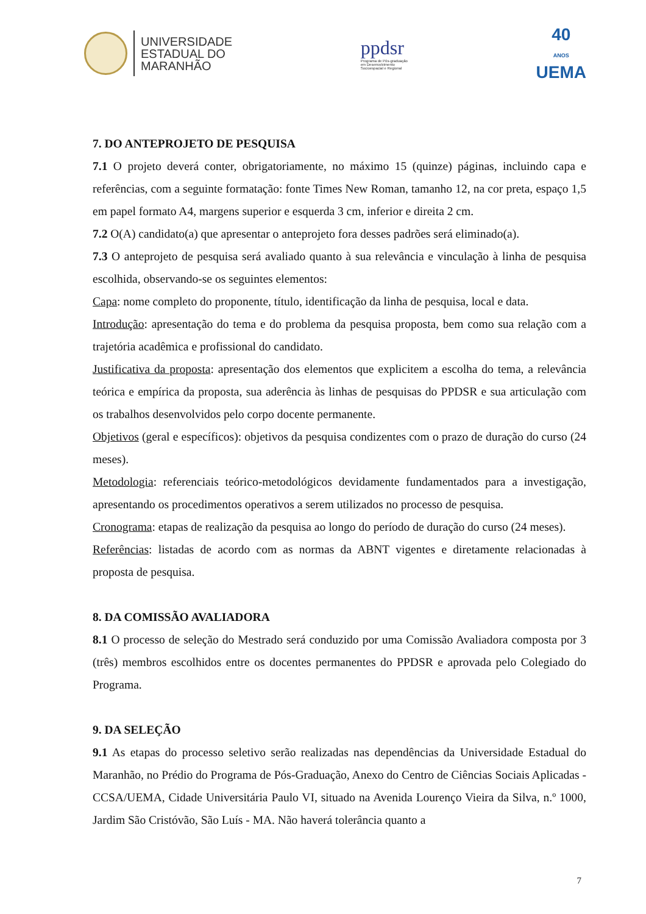UNIVERSIDADE
ESTADUAL DO
MARANHÃO
ppdsr
Programa de Pós-graduação
em Desenvolvimento
Socioespacial e Regional
40
ANOS
UEMA
7. DO ANTEPROJETO DE PESQUISA
7.1 O projeto deverá conter, obrigatoriamente, no máximo 15 (quinze) páginas, incluindo capa e referências, com a seguinte formatação: fonte Times New Roman, tamanho 12, na cor preta, espaço 1,5 em papel formato A4, margens superior e esquerda 3 cm, inferior e direita 2 cm.
7.2 O(A) candidato(a) que apresentar o anteprojeto fora desses padrões será eliminado(a).
7.3 O anteprojeto de pesquisa será avaliado quanto à sua relevância e vinculação à linha de pesquisa escolhida, observando-se os seguintes elementos:
Capa: nome completo do proponente, título, identificação da linha de pesquisa, local e data.
Introdução: apresentação do tema e do problema da pesquisa proposta, bem como sua relação com a trajetória acadêmica e profissional do candidato.
Justificativa da proposta: apresentação dos elementos que explicitem a escolha do tema, a relevância teórica e empírica da proposta, sua aderência às linhas de pesquisas do PPDSR e sua articulação com os trabalhos desenvolvidos pelo corpo docente permanente.
Objetivos (geral e específicos): objetivos da pesquisa condizentes com o prazo de duração do curso (24 meses).
Metodologia: referenciais teórico-metodológicos devidamente fundamentados para a investigação, apresentando os procedimentos operativos a serem utilizados no processo de pesquisa.
Cronograma: etapas de realização da pesquisa ao longo do período de duração do curso (24 meses).
Referências: listadas de acordo com as normas da ABNT vigentes e diretamente relacionadas à proposta de pesquisa.
8. DA COMISSÃO AVALIADORA
8.1 O processo de seleção do Mestrado será conduzido por uma Comissão Avaliadora composta por 3 (três) membros escolhidos entre os docentes permanentes do PPDSR e aprovada pelo Colegiado do Programa.
9. DA SELEÇÃO
9.1 As etapas do processo seletivo serão realizadas nas dependências da Universidade Estadual do Maranhão, no Prédio do Programa de Pós-Graduação, Anexo do Centro de Ciências Sociais Aplicadas - CCSA/UEMA, Cidade Universitária Paulo VI, situado na Avenida Lourenço Vieira da Silva, n.º 1000, Jardim São Cristóvão, São Luís - MA. Não haverá tolerância quanto a
7